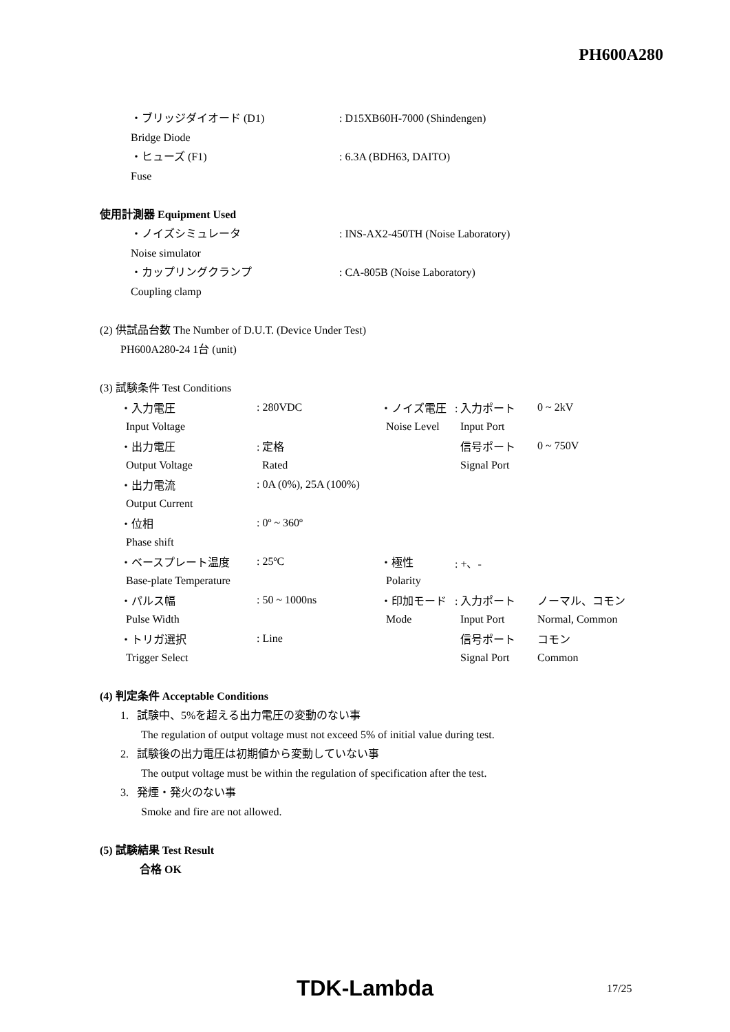PH600A280
・ブリッジダイオード (D1) : D15XB60H-7000 (Shindengen)
Bridge Diode
・ヒューズ (F1) : 6.3A (BDH63, DAITO)
Fuse
使用計測器 Equipment Used
・ノイズシミュレータ : INS-AX2-450TH (Noise Laboratory)
Noise simulator
・カップリングクランプ : CA-805B (Noise Laboratory)
Coupling clamp
(2) 供試品台数 The Number of D.U.T. (Device Under Test)
PH600A280-24 1台 (unit)
(3) 試験条件 Test Conditions
| ・入力電圧 | : 280VDC | ・ノイズ電圧 | : 入力ポート | 0 ~ 2kV |
| Input Voltage | | Noise Level | Input Port | |
| ・出力電圧 | : 定格 | | 信号ポート | 0 ~ 750V |
| Output Voltage | Rated | | Signal Port | |
| ・出力電流 | : 0A (0%), 25A (100%) | | | |
| Output Current | | | | |
| ・位相 | : 0º ~ 360º | | | |
| Phase shift | | | | |
| ・ベースプレート温度 | : 25ºC | ・極性 | : +、- | |
| Base-plate Temperature | | Polarity | | |
| ・パルス幅 | : 50 ~ 1000ns | ・印加モード | : 入力ポート | ノーマル、コモン |
| Pulse Width | | Mode | Input Port | Normal, Common |
| ・トリガ選択 | : Line | | 信号ポート | コモン |
| Trigger Select | | | Signal Port | Common |
(4) 判定条件 Acceptable Conditions
1. 試験中、5%を超える出力電圧の変動のない事
The regulation of output voltage must not exceed 5% of initial value during test.
2. 試験後の出力電圧は初期値から変動していない事
The output voltage must be within the regulation of specification after the test.
3. 発煙・発火のない事
Smoke and fire are not allowed.
(5) 試験結果 Test Result
合格 OK
TDK-Lambda 17/25